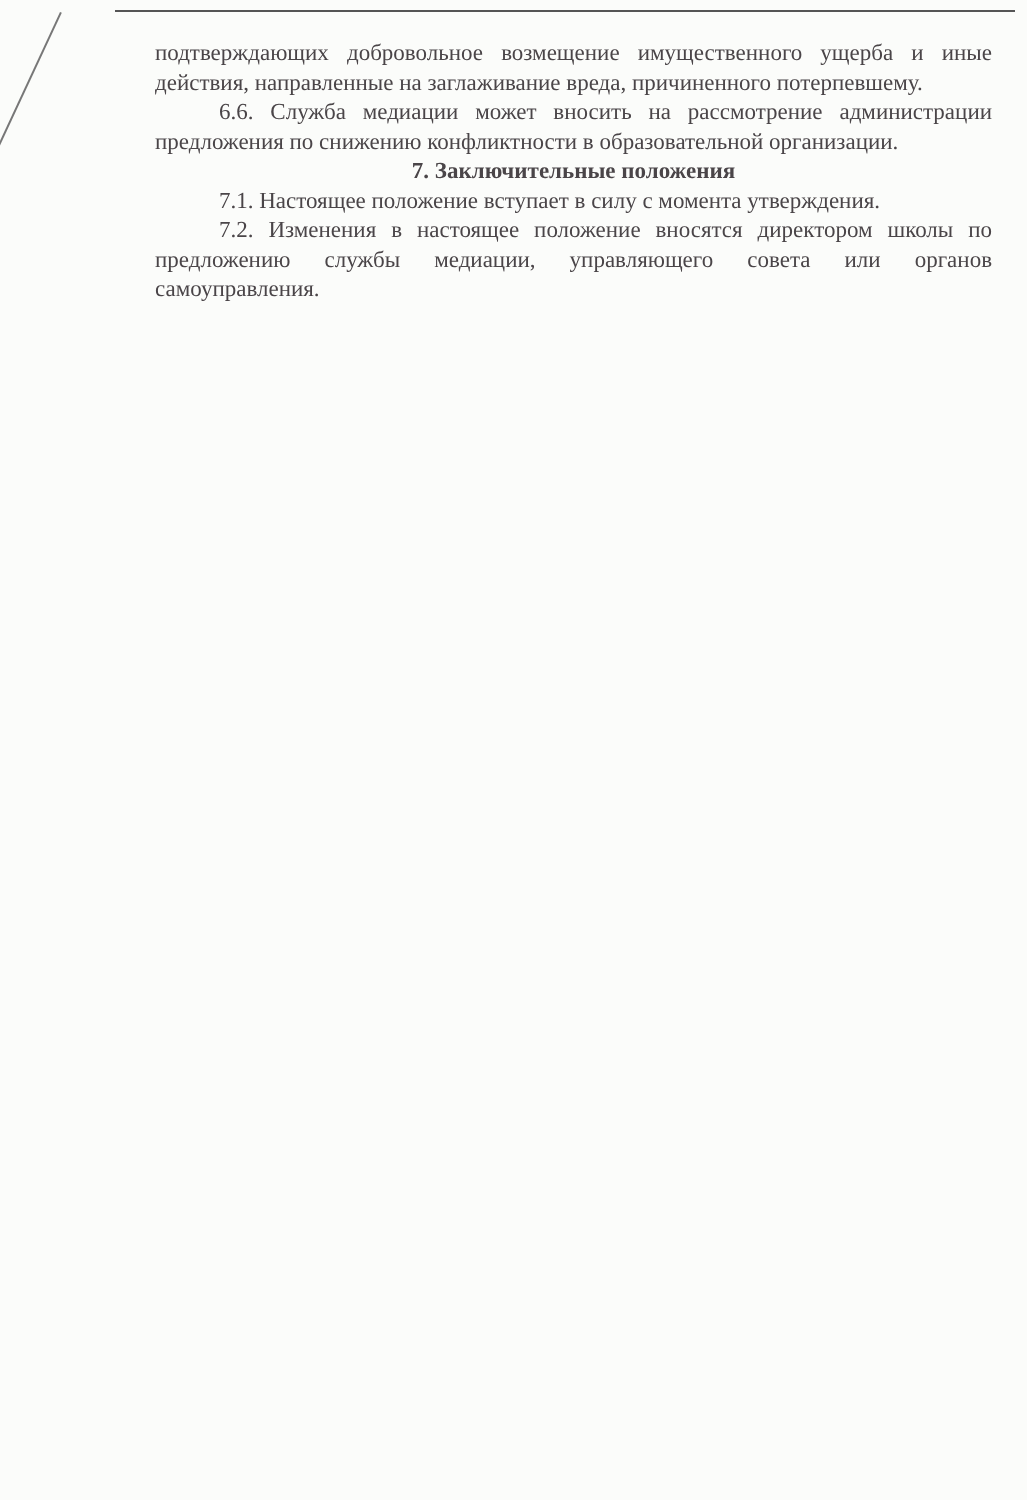подтверждающих добровольное возмещение имущественного ущерба и иные действия, направленные на заглаживание вреда, причиненного потерпевшему.
6.6. Служба медиации может вносить на рассмотрение администрации предложения по снижению конфликтности в образовательной организации.
7. Заключительные положения
7.1. Настоящее положение вступает в силу с момента утверждения.
7.2. Изменения в настоящее положение вносятся директором школы по предложению службы медиации, управляющего совета или органов самоуправления.